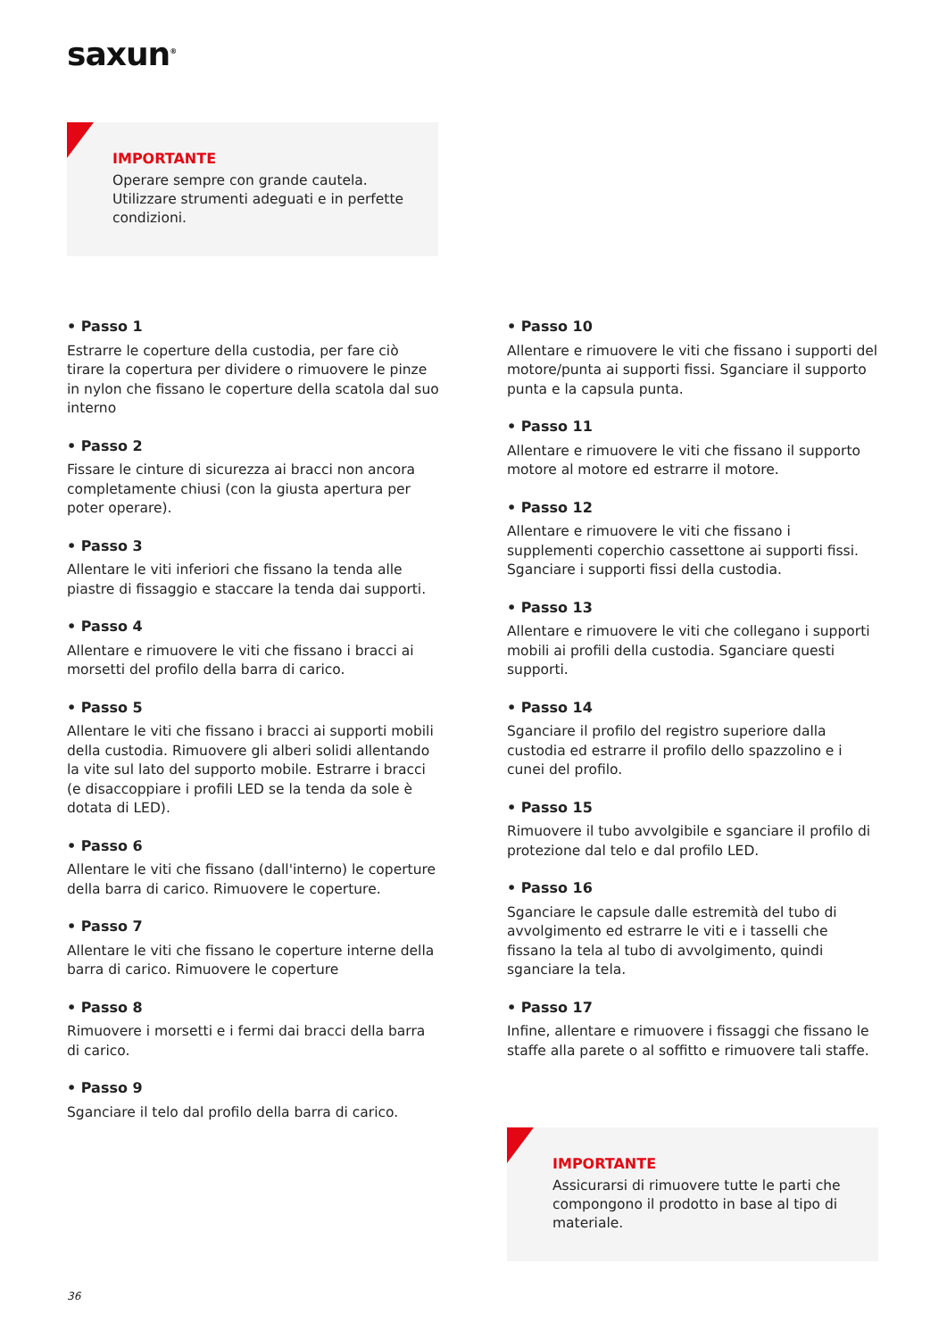saxun<sup>®</sup>
IMPORTANTE
Operare sempre con grande cautela. Utilizzare strumenti adeguati e in perfette condizioni.
• Passo 1
Estrarre le coperture della custodia, per fare ciò tirare la copertura per dividere o rimuovere le pinze in nylon che fissano le coperture della scatola dal suo interno
• Passo 2
Fissare le cinture di sicurezza ai bracci non ancora completamente chiusi (con la giusta apertura per poter operare).
• Passo 3
Allentare le viti inferiori che fissano la tenda alle piastre di fissaggio e staccare la tenda dai supporti.
• Passo 4
Allentare e rimuovere le viti che fissano i bracci ai morsetti del profilo della barra di carico.
• Passo 5
Allentare le viti che fissano i bracci ai supporti mobili della custodia. Rimuovere gli alberi solidi allentando la vite sul lato del supporto mobile. Estrarre i bracci (e disaccoppiare i profili LED se la tenda da sole è dotata di LED).
• Passo 6
Allentare le viti che fissano (dall'interno) le coperture della barra di carico. Rimuovere le coperture.
• Passo 7
Allentare le viti che fissano le coperture interne della barra di carico. Rimuovere le coperture
• Passo 8
Rimuovere i morsetti e i fermi dai bracci della barra di carico.
• Passo 9
Sganciare il telo dal profilo della barra di carico.
• Passo 10
Allentare e rimuovere le viti che fissano i supporti del motore/punta ai supporti fissi. Sganciare il supporto punta e la capsula punta.
• Passo 11
Allentare e rimuovere le viti che fissano il supporto motore al motore ed estrarre il motore.
• Passo 12
Allentare e rimuovere le viti che fissano i supplementi coperchio cassettone ai supporti fissi. Sganciare i supporti fissi della custodia.
• Passo 13
Allentare e rimuovere le viti che collegano i supporti mobili ai profili della custodia. Sganciare questi supporti.
• Passo 14
Sganciare il profilo del registro superiore dalla custodia ed estrarre il profilo dello spazzolino e i cunei del profilo.
• Passo 15
Rimuovere il tubo avvolgibile e sganciare il profilo di protezione dal telo e dal profilo LED.
• Passo 16
Sganciare le capsule dalle estremità del tubo di avvolgimento ed estrarre le viti e i tasselli che fissano la tela al tubo di avvolgimento, quindi sganciare la tela.
• Passo 17
Infine, allentare e rimuovere i fissaggi che fissano le staffe alla parete o al soffitto e rimuovere tali staffe.
IMPORTANTE
Assicurarsi di rimuovere tutte le parti che compongono il prodotto in base al tipo di materiale.
36